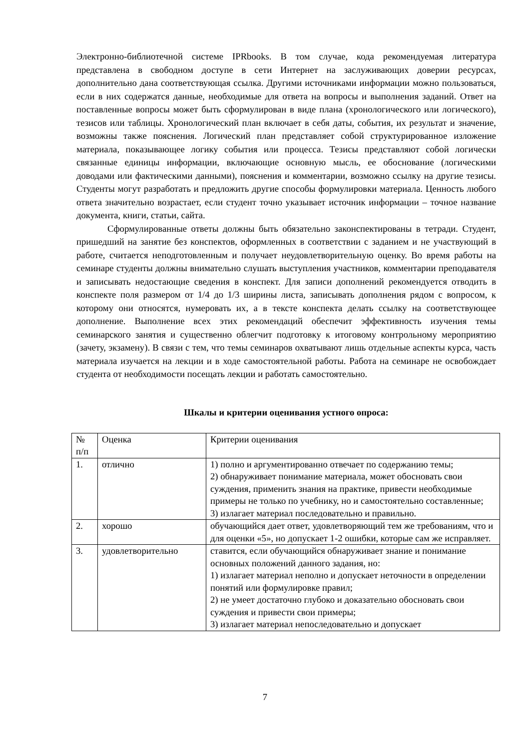Электронно-библиотечной системе IPRbooks. В том случае, кода рекомендуемая литература представлена в свободном доступе в сети Интернет на заслуживающих доверии ресурсах, дополнительно дана соответствующая ссылка. Другими источниками информации можно пользоваться, если в них содержатся данные, необходимые для ответа на вопросы и выполнения заданий. Ответ на поставленные вопросы может быть сформулирован в виде плана (хронологического или логического), тезисов или таблицы. Хронологический план включает в себя даты, события, их результат и значение, возможны также пояснения. Логический план представляет собой структурированное изложение материала, показывающее логику события или процесса. Тезисы представляют собой логически связанные единицы информации, включающие основную мысль, ее обоснование (логическими доводами или фактическими данными), пояснения и комментарии, возможно ссылку на другие тезисы. Студенты могут разработать и предложить другие способы формулировки материала. Ценность любого ответа значительно возрастает, если студент точно указывает источник информации – точное название документа, книги, статьи, сайта.
Сформулированные ответы должны быть обязательно законспектированы в тетради. Студент, пришедший на занятие без конспектов, оформленных в соответствии с заданием и не участвующий в работе, считается неподготовленным и получает неудовлетворительную оценку. Во время работы на семинаре студенты должны внимательно слушать выступления участников, комментарии преподавателя и записывать недостающие сведения в конспект. Для записи дополнений рекомендуется отводить в конспекте поля размером от 1/4 до 1/3 ширины листа, записывать дополнения рядом с вопросом, к которому они относятся, нумеровать их, а в тексте конспекта делать ссылку на соответствующее дополнение. Выполнение всех этих рекомендаций обеспечит эффективность изучения темы семинарского занятия и существенно облегчит подготовку к итоговому контрольному мероприятию (зачету, экзамену). В связи с тем, что темы семинаров охватывают лишь отдельные аспекты курса, часть материала изучается на лекции и в ходе самостоятельной работы. Работа на семинаре не освобождает студента от необходимости посещать лекции и работать самостоятельно.
Шкалы и критерии оценивания устного опроса:
| № п/п | Оценка | Критерии оценивания |
| 1. | отлично | 1) полно и аргументированно отвечает по содержанию темы; 2) обнаруживает понимание материала, может обосновать свои суждения, применить знания на практике, привести необходимые примеры не только по учебнику, но и самостоятельно составленные; 3) излагает материал последовательно и правильно. |
| 2. | хорошо | обучающийся дает ответ, удовлетворяющий тем же требованиям, что и для оценки «5», но допускает 1-2 ошибки, которые сам же исправляет. |
| 3. | удовлетворительно | ставится, если обучающийся обнаруживает знание и понимание основных положений данного задания, но: 1) излагает материал неполно и допускает неточности в определении понятий или формулировке правил; 2) не умеет достаточно глубоко и доказательно обосновать свои суждения и привести свои примеры; 3) излагает материал непоследовательно и допускает |
7